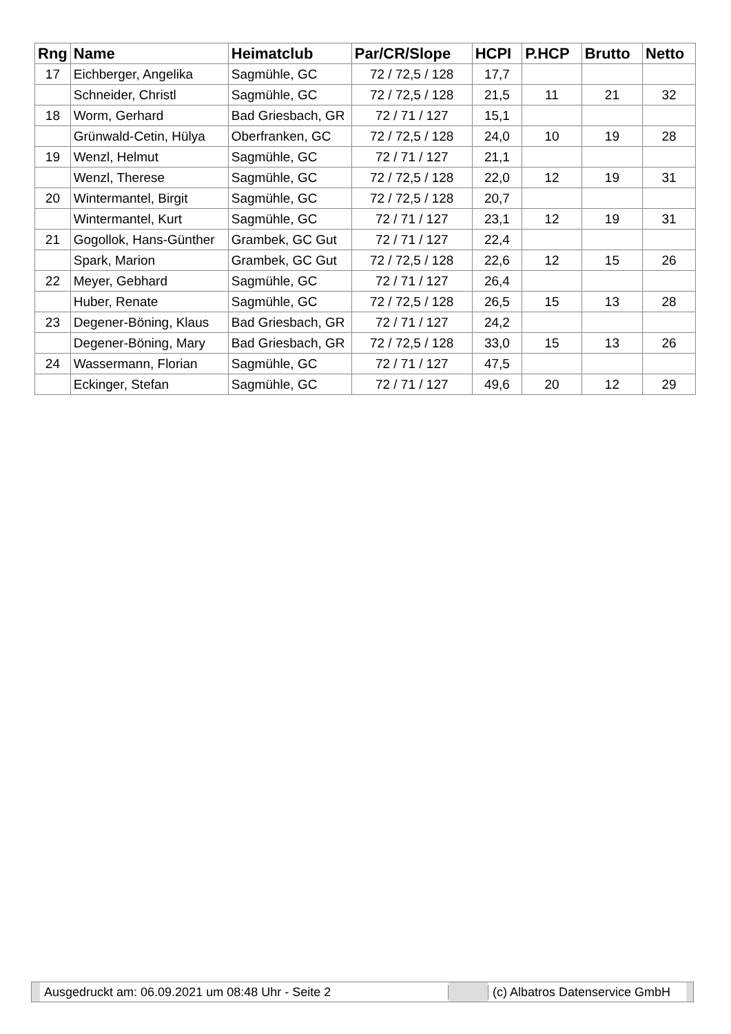| Rng | Name | Heimatclub | Par/CR/Slope | HCPI | P.HCP | Brutto | Netto |
| --- | --- | --- | --- | --- | --- | --- | --- |
| 17 | Eichberger, Angelika | Sagmühle, GC | 72 / 72,5 / 128 | 17,7 | | | |
| | Schneider, Christl | Sagmühle, GC | 72 / 72,5 / 128 | 21,5 | 11 | 21 | 32 |
| 18 | Worm, Gerhard | Bad Griesbach, GR | 72 / 71 / 127 | 15,1 | | | |
| | Grünwald-Cetin, Hülya | Oberfranken, GC | 72 / 72,5 / 128 | 24,0 | 10 | 19 | 28 |
| 19 | Wenzl, Helmut | Sagmühle, GC | 72 / 71 / 127 | 21,1 | | | |
| | Wenzl, Therese | Sagmühle, GC | 72 / 72,5 / 128 | 22,0 | 12 | 19 | 31 |
| 20 | Wintermantel, Birgit | Sagmühle, GC | 72 / 72,5 / 128 | 20,7 | | | |
| | Wintermantel, Kurt | Sagmühle, GC | 72 / 71 / 127 | 23,1 | 12 | 19 | 31 |
| 21 | Gogollok, Hans-Günther | Grambek, GC Gut | 72 / 71 / 127 | 22,4 | | | |
| | Spark, Marion | Grambek, GC Gut | 72 / 72,5 / 128 | 22,6 | 12 | 15 | 26 |
| 22 | Meyer, Gebhard | Sagmühle, GC | 72 / 71 / 127 | 26,4 | | | |
| | Huber, Renate | Sagmühle, GC | 72 / 72,5 / 128 | 26,5 | 15 | 13 | 28 |
| 23 | Degener-Böning, Klaus | Bad Griesbach, GR | 72 / 71 / 127 | 24,2 | | | |
| | Degener-Böning, Mary | Bad Griesbach, GR | 72 / 72,5 / 128 | 33,0 | 15 | 13 | 26 |
| 24 | Wassermann, Florian | Sagmühle, GC | 72 / 71 / 127 | 47,5 | | | |
| | Eckinger, Stefan | Sagmühle, GC | 72 / 71 / 127 | 49,6 | 20 | 12 | 29 |
Ausgedruckt am: 06.09.2021 um 08:48 Uhr - Seite 2 (c) Albatros Datenservice GmbH